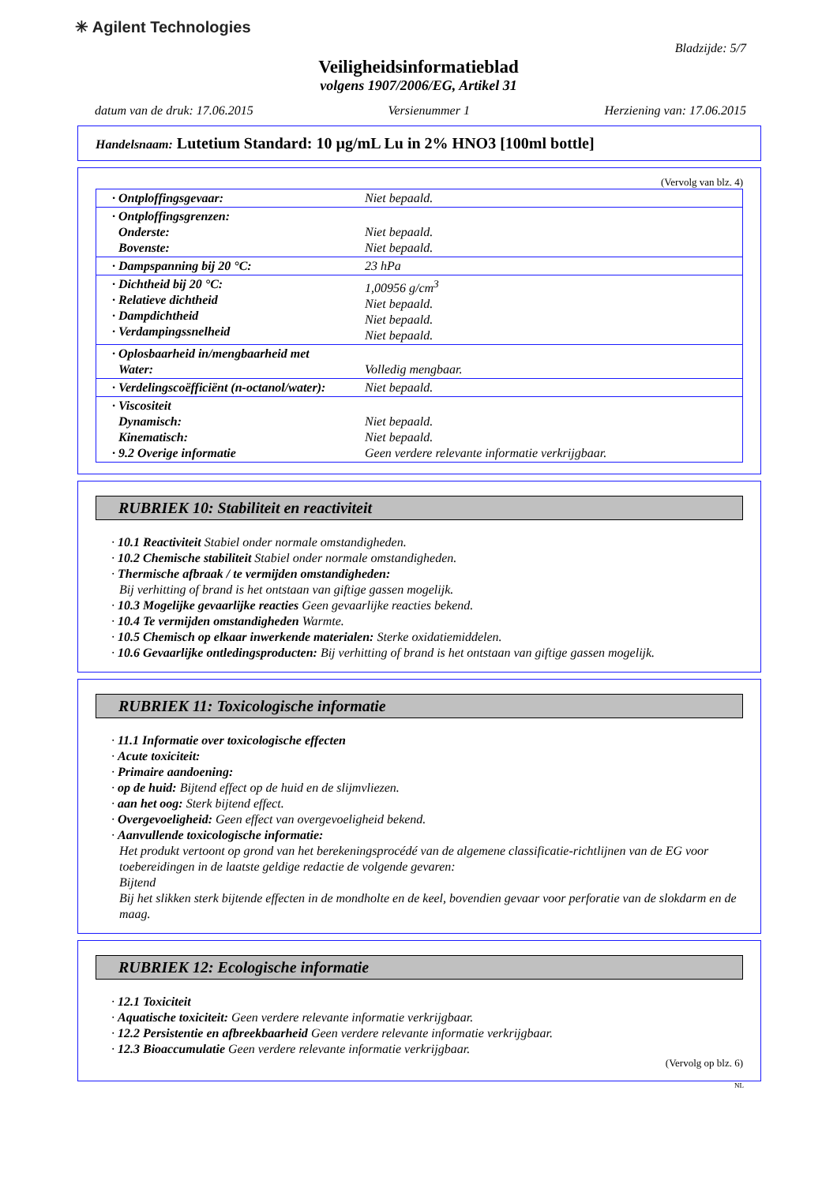✳ Agilent Technologies
Bladzijde: 5/7
Veiligheidsinformatieblad
volgens 1907/2006/EG, Artikel 31
datum van de druk: 17.06.2015 Versienummer 1 Herziening van: 17.06.2015
Handelsnaam: Lutetium Standard: 10 µg/mL Lu in 2% HNO3 [100ml bottle]
(Vervolg van blz. 4)
| · Ontploffingsgevaar: | Niet bepaald. |
| · Ontploffingsgrenzen: Onderste: Bovenste: | Niet bepaald. Niet bepaald. |
| · Dampspanning bij 20 °C: | 23 hPa |
| · Dichtheid bij 20 °C: · Relatieve dichtheid · Dampdichtheid · Verdampingssnelheid | 1,00956 g/cm<sup>3</sup> Niet bepaald. Niet bepaald. Niet bepaald. |
| · Oplosbaarheid in/mengbaarheid met Water: | Volledig mengbaar. |
| · Verdelingscoëfficiënt (n-octanol/water): | Niet bepaald. |
| · Viscositeit Dynamisch: Kinematisch: · 9.2 Overige informatie | Niet bepaald. Niet bepaald. Geen verdere relevante informatie verkrijgbaar. |
RUBRIEK 10: Stabiliteit en reactiviteit
· 10.1 Reactiviteit Stabiel onder normale omstandigheden.
· 10.2 Chemische stabiliteit Stabiel onder normale omstandigheden.
· Thermische afbraak / te vermijden omstandigheden:
Bij verhitting of brand is het ontstaan van giftige gassen mogelijk.
· 10.3 Mogelijke gevaarlijke reacties Geen gevaarlijke reacties bekend.
· 10.4 Te vermijden omstandigheden Warmte.
· 10.5 Chemisch op elkaar inwerkende materialen: Sterke oxidatiemiddelen.
· 10.6 Gevaarlijke ontledingsproducten: Bij verhitting of brand is het ontstaan van giftige gassen mogelijk.
RUBRIEK 11: Toxicologische informatie
· 11.1 Informatie over toxicologische effecten
· Acute toxiciteit:
· Primaire aandoening:
· op de huid: Bijtend effect op de huid en de slijmvliezen.
· aan het oog: Sterk bijtend effect.
· Overgevoeligheid: Geen effect van overgevoeligheid bekend.
· Aanvullende toxicologische informatie:
Het produkt vertoont op grond van het berekeningsprocédé van de algemene classificatie-richtlijnen van de EG voor toebereidingen in de laatste geldige redactie de volgende gevaren:
Bijtend
Bij het slikken sterk bijtende effecten in de mondholte en de keel, bovendien gevaar voor perforatie van de slokdarm en de maag.
RUBRIEK 12: Ecologische informatie
· 12.1 Toxiciteit
· Aquatische toxiciteit: Geen verdere relevante informatie verkrijgbaar.
· 12.2 Persistentie en afbreekbaarheid Geen verdere relevante informatie verkrijgbaar.
· 12.3 Bioaccumulatie Geen verdere relevante informatie verkrijgbaar.
(Vervolg op blz. 6)
NL